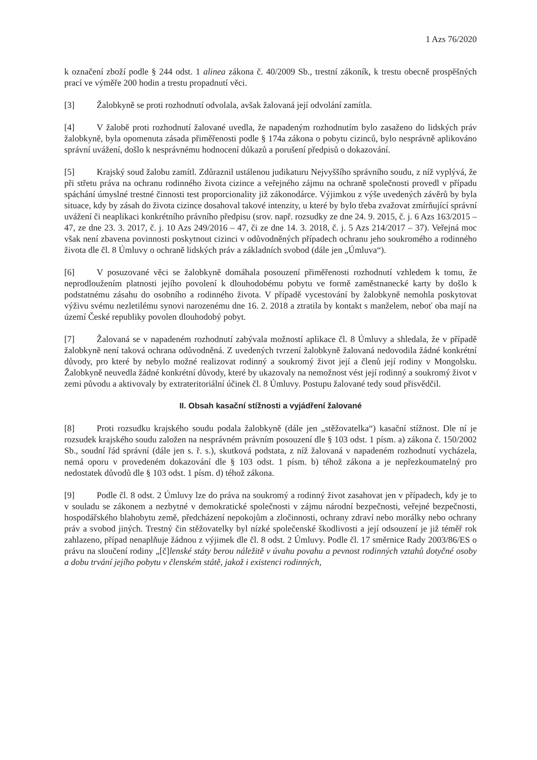1 Azs 76/2020
k označení zboží podle § 244 odst. 1 alinea zákona č. 40/2009 Sb., trestní zákoník, k trestu obecně prospěšných prací ve výměře 200 hodin a trestu propadnutí věci.
[3] Žalobkyně se proti rozhodnutí odvolala, avšak žalovaná její odvolání zamítla.
[4] V žalobě proti rozhodnutí žalované uvedla, že napadeným rozhodnutím bylo zasaženo do lidských práv žalobkyně, byla opomenuta zásada přiměřenosti podle § 174a zákona o pobytu cizinců, bylo nesprávně aplikováno správní uvážení, došlo k nesprávnému hodnocení důkazů a porušení předpisů o dokazování.
[5] Krajský soud žalobu zamítl. Zdůraznil ustálenou judikaturu Nejvyššího správního soudu, z níž vyplývá, že při střetu práva na ochranu rodinného života cizince a veřejného zájmu na ochraně společnosti provedl v případu spáchání úmyslné trestné činnosti test proporcionality již zákonodárce. Výjimkou z výše uvedených závěrů by byla situace, kdy by zásah do života cizince dosahoval takové intenzity, u které by bylo třeba zvažovat zmírňující správní uvážení či neaplikaci konkrétního právního předpisu (srov. např. rozsudky ze dne 24. 9. 2015, č. j. 6 Azs 163/2015 – 47, ze dne 23. 3. 2017, č. j. 10 Azs 249/2016 – 47, či ze dne 14. 3. 2018, č. j. 5 Azs 214/2017 – 37). Veřejná moc však není zbavena povinnosti poskytnout cizinci v odůvodněných případech ochranu jeho soukromého a rodinného života dle čl. 8 Úmluvy o ochraně lidských práv a základních svobod (dále jen „Úmluva“).
[6] V posuzované věci se žalobkyně domáhala posouzení přiměřenosti rozhodnutí vzhledem k tomu, že neprodloužením platnosti jejího povolení k dlouhodobému pobytu ve formě zaměstnanecké karty by došlo k podstatnému zásahu do osobního a rodinného života. V případě vycestování by žalobkyně nemohla poskytovat výživu svému nezletilému synovi narozenému dne 16. 2. 2018 a ztratila by kontakt s manželem, neboť oba mají na území České republiky povolen dlouhodobý pobyt.
[7] Žalovaná se v napadeném rozhodnutí zabývala možností aplikace čl. 8 Úmluvy a shledala, že v případě žalobkyně není taková ochrana odůvodněná. Z uvedených tvrzení žalobkyně žalovaná nedovodila žádné konkrétní důvody, pro které by nebylo možné realizovat rodinný a soukromý život její a členů její rodiny v Mongolsku. Žalobkyně neuvedla žádné konkrétní důvody, které by ukazovaly na nemožnost vést její rodinný a soukromý život v zemi původu a aktivovaly by extrateritoriální účinek čl. 8 Úmluvy. Postupu žalované tedy soud přisvědčil.
II. Obsah kasační stížnosti a vyjádření žalované
[8] Proti rozsudku krajského soudu podala žalobkyně (dále jen „stěžovatelka“) kasační stížnost. Dle ní je rozsudek krajského soudu založen na nesprávném právním posouzení dle § 103 odst. 1 písm. a) zákona č. 150/2002 Sb., soudní řád správní (dále jen s. ř. s.), skutková podstata, z níž žalovaná v napadeném rozhodnutí vycházela, nemá oporu v provedeném dokazování dle § 103 odst. 1 písm. b) téhož zákona a je nepřezkoumatelný pro nedostatek důvodů dle § 103 odst. 1 písm. d) téhož zákona.
[9] Podle čl. 8 odst. 2 Úmluvy lze do práva na soukromý a rodinný život zasahovat jen v případech, kdy je to v souladu se zákonem a nezbytné v demokratické společnosti v zájmu národní bezpečnosti, veřejné bezpečnosti, hospodářského blahobytu země, předcházení nepokojům a zločinnosti, ochrany zdraví nebo morálky nebo ochrany práv a svobod jiných. Trestný čin stěžovatelky byl nízké společenské škodlivosti a její odsouzení je již téměř rok zahlazeno, případ nenaplňuje žádnou z výjimek dle čl. 8 odst. 2 Úmluvy. Podle čl. 17 směrnice Rady 2003/86/ES o právu na sloučení rodiny „[č]lenské státy berou náležitě v úvahu povahu a pevnost rodinných vztahů dotyčné osoby a dobu trvání jejího pobytu v členském státě, jakož i existenci rodinných,